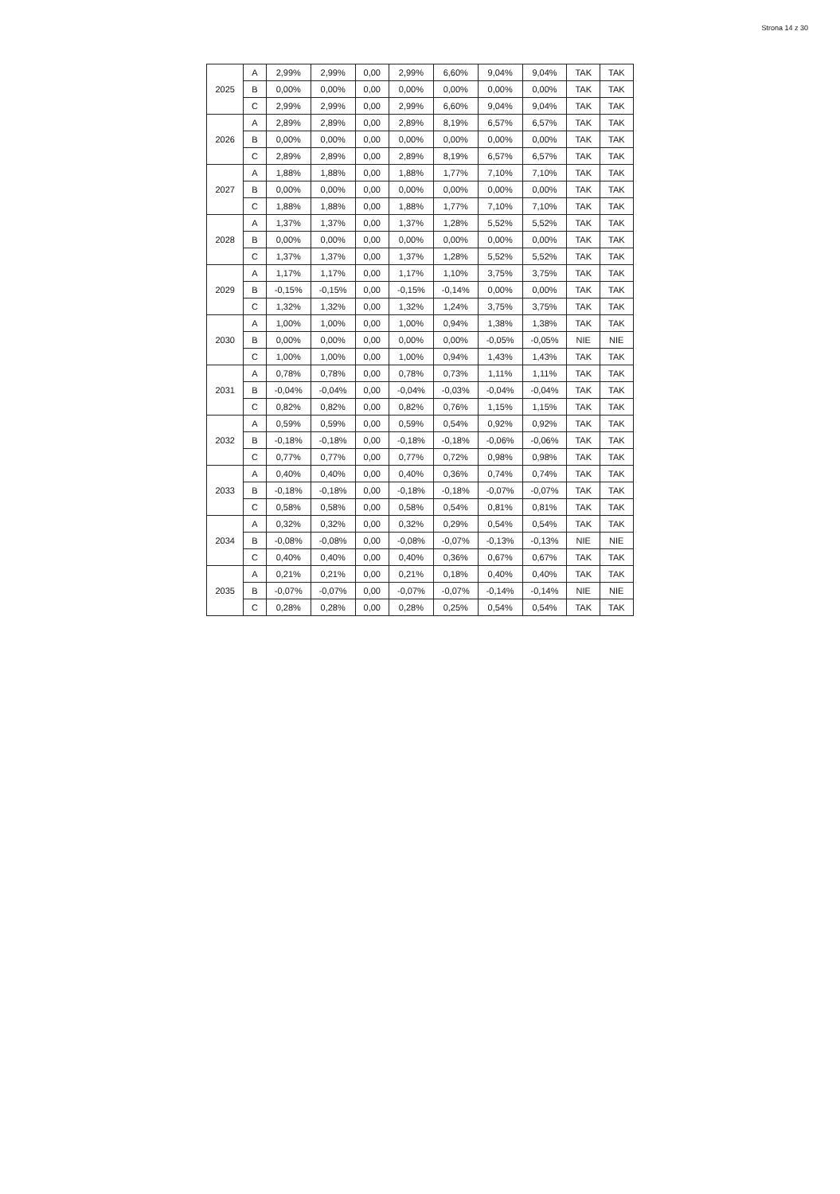Strona 14 z 30
| 2025 | A | 2,99% | 2,99% | 0,00 | 2,99% | 6,60% | 9,04% | 9,04% | TAK | TAK |
| | B | 0,00% | 0,00% | 0,00 | 0,00% | 0,00% | 0,00% | 0,00% | TAK | TAK |
| | C | 2,99% | 2,99% | 0,00 | 2,99% | 6,60% | 9,04% | 9,04% | TAK | TAK |
| 2026 | A | 2,89% | 2,89% | 0,00 | 2,89% | 8,19% | 6,57% | 6,57% | TAK | TAK |
| | B | 0,00% | 0,00% | 0,00 | 0,00% | 0,00% | 0,00% | 0,00% | TAK | TAK |
| | C | 2,89% | 2,89% | 0,00 | 2,89% | 8,19% | 6,57% | 6,57% | TAK | TAK |
| 2027 | A | 1,88% | 1,88% | 0,00 | 1,88% | 1,77% | 7,10% | 7,10% | TAK | TAK |
| | B | 0,00% | 0,00% | 0,00 | 0,00% | 0,00% | 0,00% | 0,00% | TAK | TAK |
| | C | 1,88% | 1,88% | 0,00 | 1,88% | 1,77% | 7,10% | 7,10% | TAK | TAK |
| 2028 | A | 1,37% | 1,37% | 0,00 | 1,37% | 1,28% | 5,52% | 5,52% | TAK | TAK |
| | B | 0,00% | 0,00% | 0,00 | 0,00% | 0,00% | 0,00% | 0,00% | TAK | TAK |
| | C | 1,37% | 1,37% | 0,00 | 1,37% | 1,28% | 5,52% | 5,52% | TAK | TAK |
| 2029 | A | 1,17% | 1,17% | 0,00 | 1,17% | 1,10% | 3,75% | 3,75% | TAK | TAK |
| | B | -0,15% | -0,15% | 0,00 | -0,15% | -0,14% | 0,00% | 0,00% | TAK | TAK |
| | C | 1,32% | 1,32% | 0,00 | 1,32% | 1,24% | 3,75% | 3,75% | TAK | TAK |
| 2030 | A | 1,00% | 1,00% | 0,00 | 1,00% | 0,94% | 1,38% | 1,38% | TAK | TAK |
| | B | 0,00% | 0,00% | 0,00 | 0,00% | 0,00% | -0,05% | -0,05% | NIE | NIE |
| | C | 1,00% | 1,00% | 0,00 | 1,00% | 0,94% | 1,43% | 1,43% | TAK | TAK |
| 2031 | A | 0,78% | 0,78% | 0,00 | 0,78% | 0,73% | 1,11% | 1,11% | TAK | TAK |
| | B | -0,04% | -0,04% | 0,00 | -0,04% | -0,03% | -0,04% | -0,04% | TAK | TAK |
| | C | 0,82% | 0,82% | 0,00 | 0,82% | 0,76% | 1,15% | 1,15% | TAK | TAK |
| 2032 | A | 0,59% | 0,59% | 0,00 | 0,59% | 0,54% | 0,92% | 0,92% | TAK | TAK |
| | B | -0,18% | -0,18% | 0,00 | -0,18% | -0,18% | -0,06% | -0,06% | TAK | TAK |
| | C | 0,77% | 0,77% | 0,00 | 0,77% | 0,72% | 0,98% | 0,98% | TAK | TAK |
| 2033 | A | 0,40% | 0,40% | 0,00 | 0,40% | 0,36% | 0,74% | 0,74% | TAK | TAK |
| | B | -0,18% | -0,18% | 0,00 | -0,18% | -0,18% | -0,07% | -0,07% | TAK | TAK |
| | C | 0,58% | 0,58% | 0,00 | 0,58% | 0,54% | 0,81% | 0,81% | TAK | TAK |
| 2034 | A | 0,32% | 0,32% | 0,00 | 0,32% | 0,29% | 0,54% | 0,54% | TAK | TAK |
| | B | -0,08% | -0,08% | 0,00 | -0,08% | -0,07% | -0,13% | -0,13% | NIE | NIE |
| | C | 0,40% | 0,40% | 0,00 | 0,40% | 0,36% | 0,67% | 0,67% | TAK | TAK |
| 2035 | A | 0,21% | 0,21% | 0,00 | 0,21% | 0,18% | 0,40% | 0,40% | TAK | TAK |
| | B | -0,07% | -0,07% | 0,00 | -0,07% | -0,07% | -0,14% | -0,14% | NIE | NIE |
| | C | 0,28% | 0,28% | 0,00 | 0,28% | 0,25% | 0,54% | 0,54% | TAK | TAK |